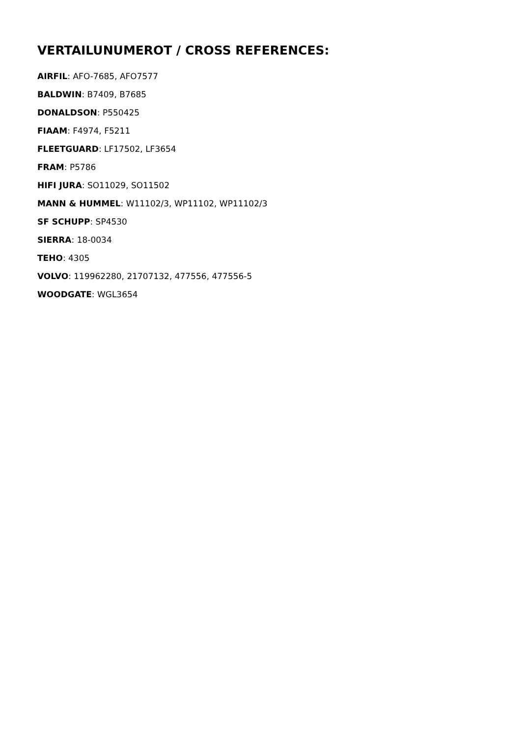VERTAILUNUMEROT / CROSS REFERENCES:
AIRFIL: AFO-7685, AFO7577
BALDWIN: B7409, B7685
DONALDSON: P550425
FIAAM: F4974, F5211
FLEETGUARD: LF17502, LF3654
FRAM: P5786
HIFI JURA: SO11029, SO11502
MANN & HUMMEL: W11102/3, WP11102, WP11102/3
SF SCHUPP: SP4530
SIERRA: 18-0034
TEHO: 4305
VOLVO: 119962280, 21707132, 477556, 477556-5
WOODGATE: WGL3654